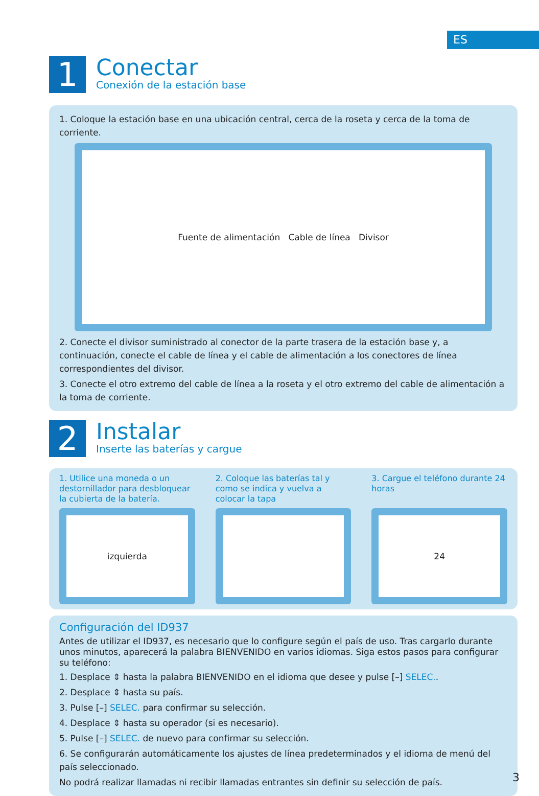ES
1
Conectar
Conexión de la estación base
1. Coloque la estación base en una ubicación central, cerca de la roseta y cerca de la toma de corriente.
Fuente de alimentación Cable de línea Divisor
2. Conecte el divisor suministrado al conector de la parte trasera de la estación base y, a continuación, conecte el cable de línea y el cable de alimentación a los conectores de línea correspondientes del divisor.
3. Conecte el otro extremo del cable de línea a la roseta y el otro extremo del cable de alimentación a la toma de corriente.
2
Instalar
Inserte las baterías y cargue
1. Utilice una moneda o un destornillador para desbloquear la cubierta de la batería.
izquierda
2. Coloque las baterías tal y como se indica y vuelva a colocar la tapa
3. Cargue el teléfono durante 24 horas
24
Configuración del ID937
Antes de utilizar el ID937, es necesario que lo configure según el país de uso. Tras cargarlo durante unos minutos, aparecerá la palabra BIENVENIDO en varios idiomas. Siga estos pasos para configurar su teléfono:
1. Desplace ⇕ hasta la palabra BIENVENIDO en el idioma que desee y pulse [–] SELEC..
2. Desplace ⇕ hasta su país.
3. Pulse [–] SELEC. para confirmar su selección.
4. Desplace ⇕ hasta su operador (si es necesario).
5. Pulse [–] SELEC. de nuevo para confirmar su selección.
6. Se configurarán automáticamente los ajustes de línea predeterminados y el idioma de menú del país seleccionado.
No podrá realizar llamadas ni recibir llamadas entrantes sin definir su selección de país.
3